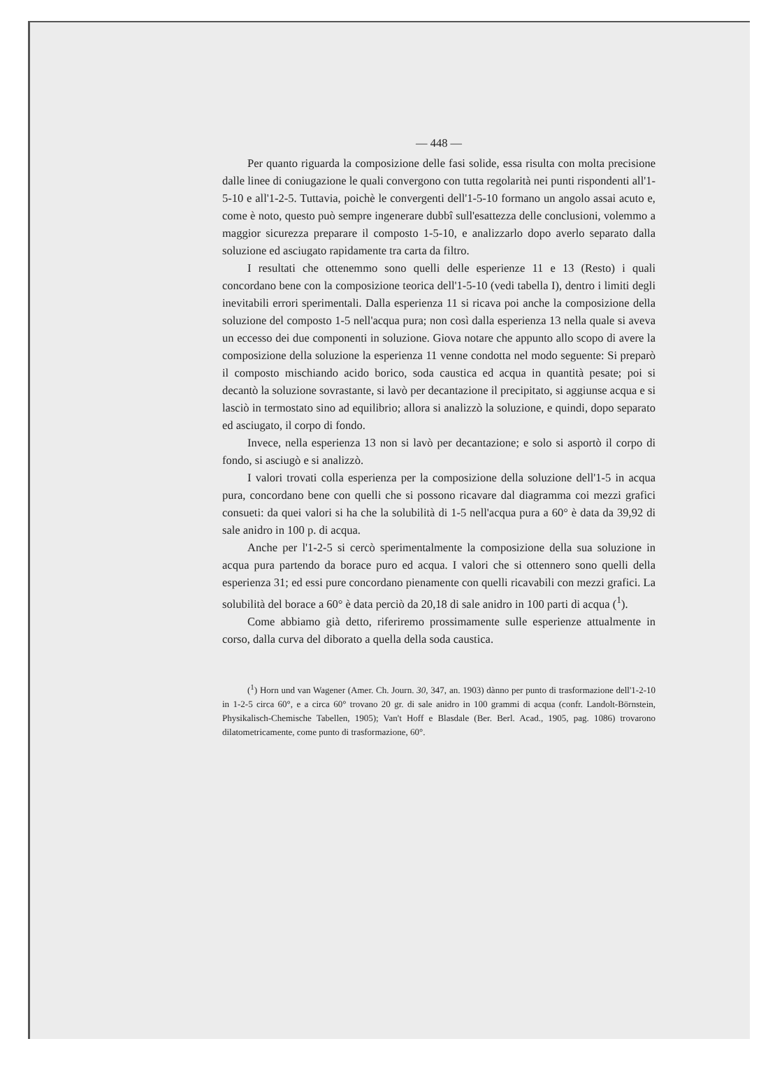— 448 —
Per quanto riguarda la composizione delle fasi solide, essa risulta con molta precisione dalle linee di coniugazione le quali convergono con tutta regolarità nei punti rispondenti all'1-5-10 e all'1-2-5. Tuttavia, poichè le convergenti dell'1-5-10 formano un angolo assai acuto e, come è noto, questo può sempre ingenerare dubbî sull'esattezza delle conclusioni, volemmo a maggior sicurezza preparare il composto 1-5-10, e analizzarlo dopo averlo separato dalla soluzione ed asciugato rapidamente tra carta da filtro.
I resultati che ottenemmo sono quelli delle esperienze 11 e 13 (Resto) i quali concordano bene con la composizione teorica dell'1-5-10 (vedi tabella I), dentro i limiti degli inevitabili errori sperimentali. Dalla esperienza 11 si ricava poi anche la composizione della soluzione del composto 1-5 nell'acqua pura; non così dalla esperienza 13 nella quale si aveva un eccesso dei due componenti in soluzione. Giova notare che appunto allo scopo di avere la composizione della soluzione la esperienza 11 venne condotta nel modo seguente: Si preparò il composto mischiando acido borico, soda caustica ed acqua in quantità pesate; poi si decantò la soluzione sovrastante, si lavò per decantazione il precipitato, si aggiunse acqua e si lasciò in termostato sino ad equilibrio; allora si analizzò la soluzione, e quindi, dopo separato ed asciugato, il corpo di fondo.
Invece, nella esperienza 13 non si lavò per decantazione; e solo si asportò il corpo di fondo, si asciugò e si analizzò.
I valori trovati colla esperienza per la composizione della soluzione dell'1-5 in acqua pura, concordano bene con quelli che si possono ricavare dal diagramma coi mezzi grafici consueti: da quei valori si ha che la solubilità di 1-5 nell'acqua pura a 60° è data da 39,92 di sale anidro in 100 p. di acqua.
Anche per l'1-2-5 si cercò sperimentalmente la composizione della sua soluzione in acqua pura partendo da borace puro ed acqua. I valori che si ottennero sono quelli della esperienza 31; ed essi pure concordano pienamente con quelli ricavabili con mezzi grafici. La solubilità del borace a 60° è data perciò da 20,18 di sale anidro in 100 parti di acqua (<sup>1</sup>).
Come abbiamo già detto, riferiremo prossimamente sulle esperienze attualmente in corso, dalla curva del diborato a quella della soda caustica.
(<sup>1</sup>) Horn und van Wagener (Amer. Ch. Journ. 30, 347, an. 1903) dànno per punto di trasformazione dell'1-2-10 in 1-2-5 circa 60°, e a circa 60° trovano 20 gr. di sale anidro in 100 grammi di acqua (confr. Landolt-Börnstein, Physikalisch-Chemische Tabellen, 1905); Van't Hoff e Blasdale (Ber. Berl. Acad., 1905, pag. 1086) trovarono dilatometricamente, come punto di trasformazione, 60°.